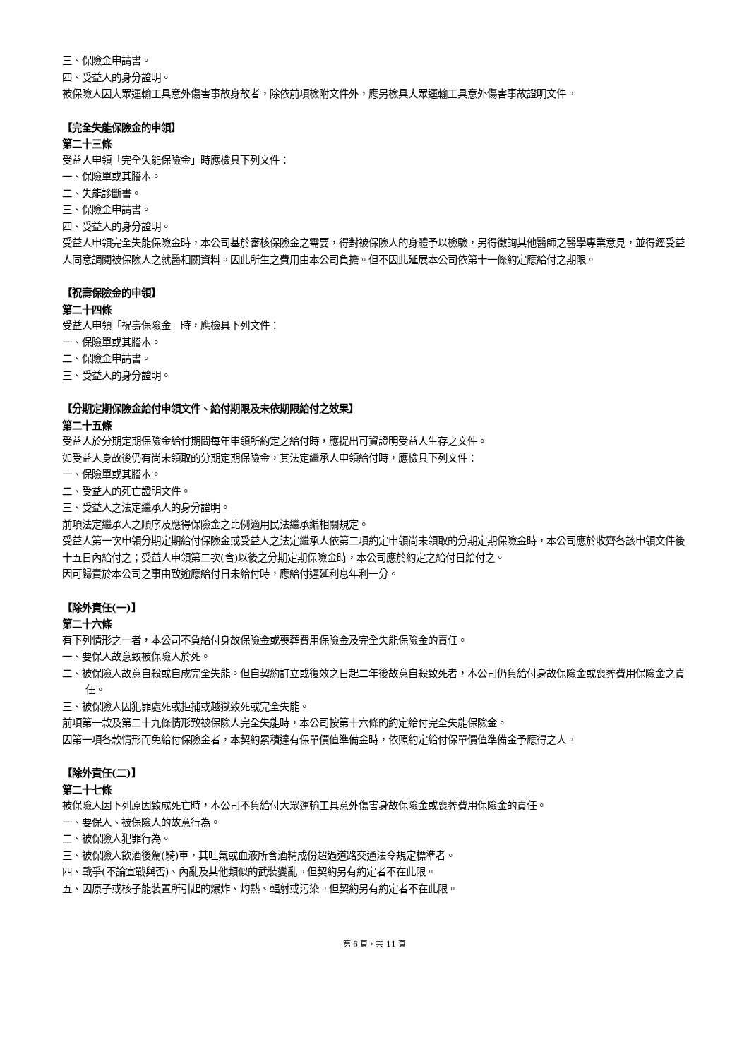三、保險金申請書。
四、受益人的身分證明。
被保險人因大眾運輸工具意外傷害事故身故者，除依前項檢附文件外，應另檢具大眾運輸工具意外傷害事故證明文件。
【完全失能保險金的申領】
第二十三條
受益人申領「完全失能保險金」時應檢具下列文件：
一、保險單或其謄本。
二、失能診斷書。
三、保險金申請書。
四、受益人的身分證明。
受益人申領完全失能保險金時，本公司基於審核保險金之需要，得對被保險人的身體予以檢驗，另得徵詢其他醫師之醫學專業意見，並得經受益人同意調閱被保險人之就醫相關資料。因此所生之費用由本公司負擔。但不因此延展本公司依第十一條約定應給付之期限。
【祝壽保險金的申領】
第二十四條
受益人申領「祝壽保險金」時，應檢具下列文件：
一、保險單或其謄本。
二、保險金申請書。
三、受益人的身分證明。
【分期定期保險金給付申領文件、給付期限及未依期限給付之效果】
第二十五條
受益人於分期定期保險金給付期間每年申領所約定之給付時，應提出可資證明受益人生存之文件。
如受益人身故後仍有尚未領取的分期定期保險金，其法定繼承人申領給付時，應檢具下列文件：
一、保險單或其謄本。
二、受益人的死亡證明文件。
三、受益人之法定繼承人的身分證明。
前項法定繼承人之順序及應得保險金之比例適用民法繼承編相關規定。
受益人第一次申領分期定期給付保險金或受益人之法定繼承人依第二項約定申領尚未領取的分期定期保險金時，本公司應於收齊各該申領文件後十五日內給付之；受益人申領第二次(含)以後之分期定期保險金時，本公司應於約定之給付日給付之。
因可歸責於本公司之事由致逾應給付日未給付時，應給付遲延利息年利一分。
【除外責任(一)】
第二十六條
有下列情形之一者，本公司不負給付身故保險金或喪葬費用保險金及完全失能保險金的責任。
一、要保人故意致被保險人於死。
二、被保險人故意自殺或自成完全失能。但自契約訂立或復效之日起二年後故意自殺致死者，本公司仍負給付身故保險金或喪葬費用保險金之責任。
三、被保險人因犯罪處死或拒捕或越獄致死或完全失能。
前項第一款及第二十九條情形致被保險人完全失能時，本公司按第十六條的約定給付完全失能保險金。
因第一項各款情形而免給付保險金者，本契約累積達有保單價值準備金時，依照約定給付保單價值準備金予應得之人。
【除外責任(二)】
第二十七條
被保險人因下列原因致成死亡時，本公司不負給付大眾運輸工具意外傷害身故保險金或喪葬費用保險金的責任。
一、要保人、被保險人的故意行為。
二、被保險人犯罪行為。
三、被保險人飲酒後駕(騎)車，其吐氣或血液所含酒精成份超過道路交通法令規定標準者。
四、戰爭(不論宣戰與否)、內亂及其他類似的武裝變亂。但契約另有約定者不在此限。
五、因原子或核子能裝置所引起的爆炸、灼熱、輻射或污染。但契約另有約定者不在此限。
第 6 頁，共 11 頁